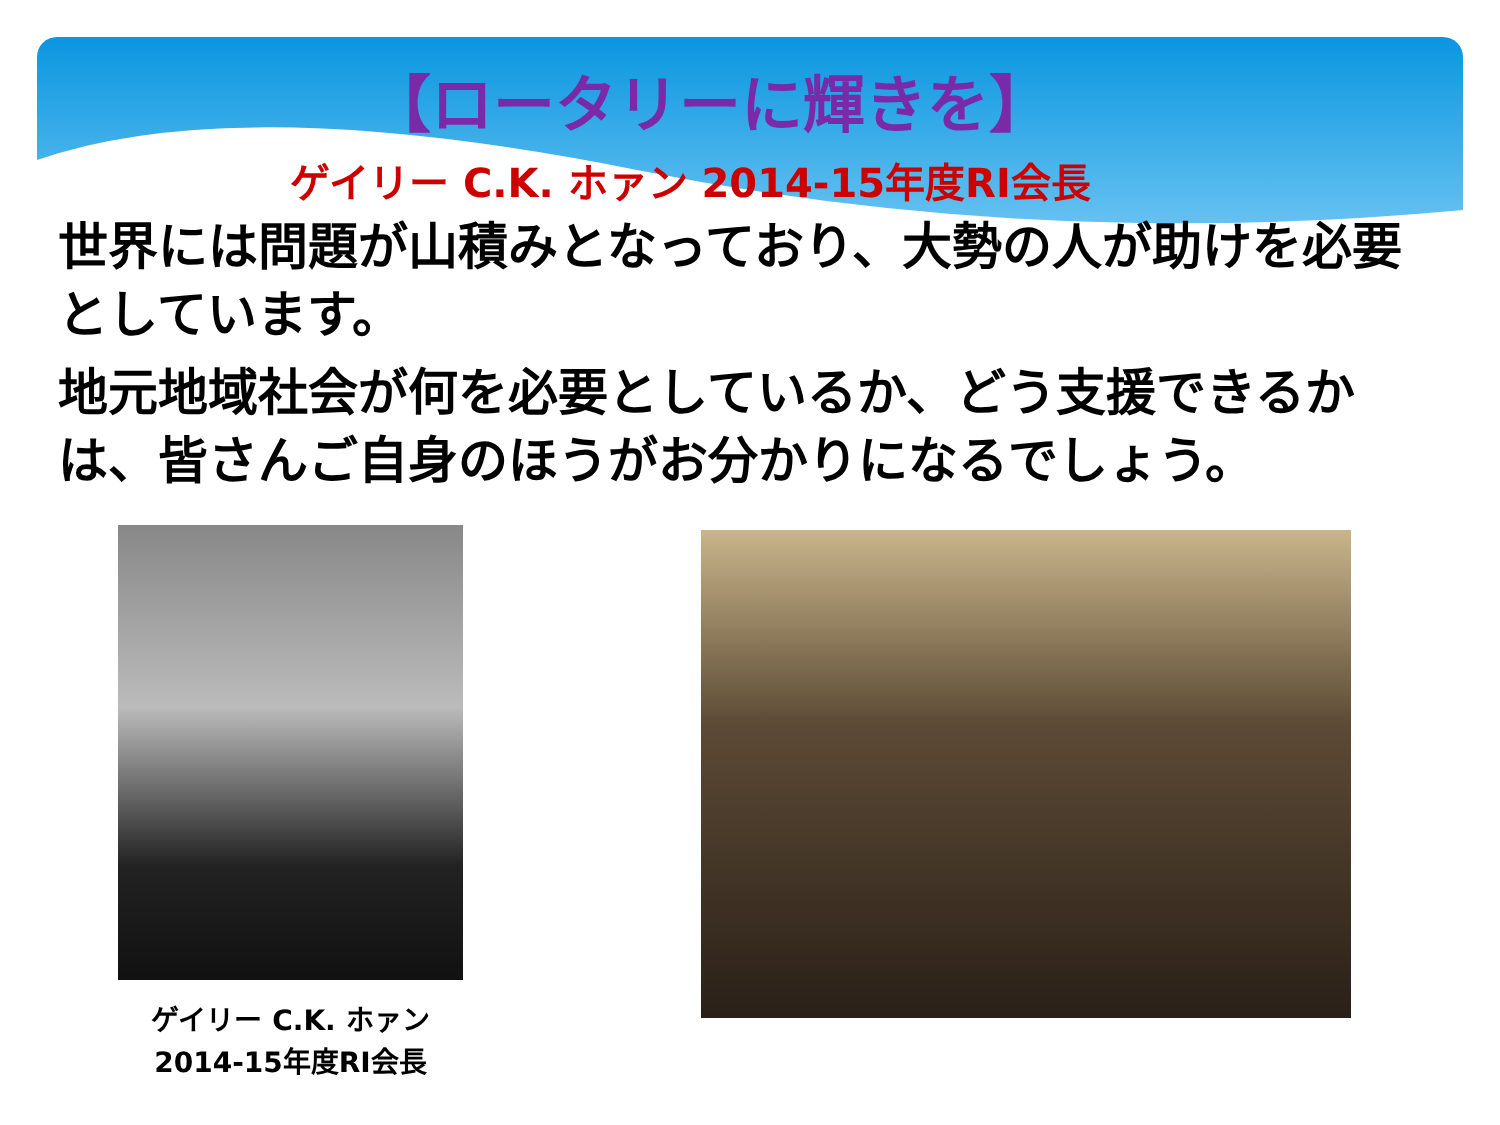【ロータリーに輝きを】
ゲイリー C.K. ホァン 2014-15年度RI会長
世界には問題が山積みとなっており、大勢の人が助けを必要としています。
地元地域社会が何を必要としているか、どう支援できるかは、皆さんご自身のほうがお分かりになるでしょう。
ゲイリー C.K. ホァン
2014-15年度RI会長